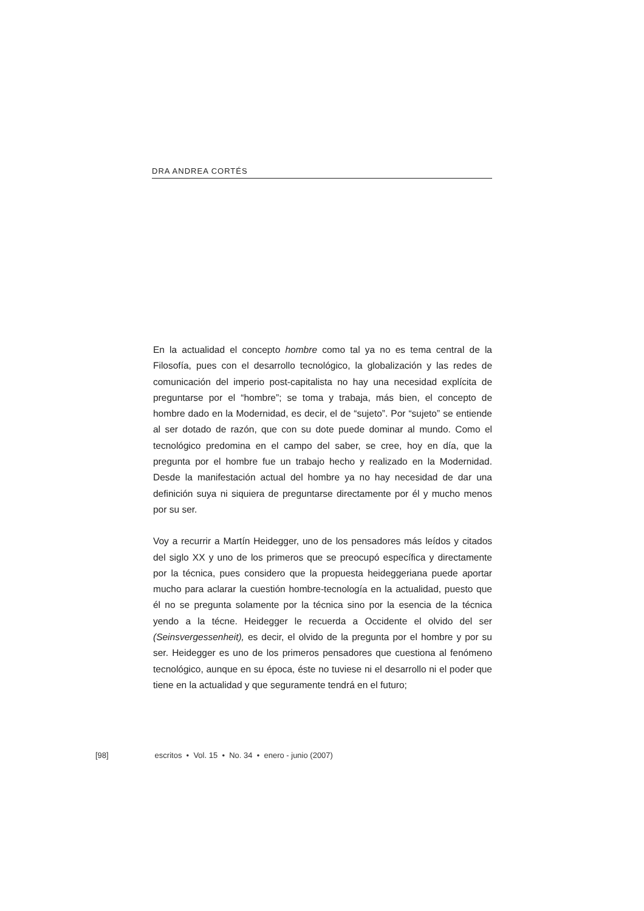DRA ANDREA CORTÉS
En la actualidad el concepto hombre como tal ya no es tema central de la Filosofía, pues con el desarrollo tecnológico, la globalización y las redes de comunicación del imperio post-capitalista no hay una necesidad explícita de preguntarse por el “hombre”; se toma y trabaja, más bien, el concepto de hombre dado en la Modernidad, es decir, el de “sujeto”. Por “sujeto” se entiende al ser dotado de razón, que con su dote puede dominar al mundo. Como el tecnológico predomina en el campo del saber, se cree, hoy en día, que la pregunta por el hombre fue un trabajo hecho y realizado en la Modernidad. Desde la manifestación actual del hombre ya no hay necesidad de dar una definición suya ni siquiera de preguntarse directamente por él y mucho menos por su ser.
Voy a recurrir a Martín Heidegger, uno de los pensadores más leídos y citados del siglo XX y uno de los primeros que se preocupó específica y directamente por la técnica, pues considero que la propuesta heideggeriana puede aportar mucho para aclarar la cuestión hombre-tecnología en la actualidad, puesto que él no se pregunta solamente por la técnica sino por la esencia de la técnica yendo a la técne. Heidegger le recuerda a Occidente el olvido del ser (Seinsvergessenheit), es decir, el olvido de la pregunta por el hombre y por su ser. Heidegger es uno de los primeros pensadores que cuestiona al fenómeno tecnológico, aunque en su época, éste no tuviese ni el desarrollo ni el poder que tiene en la actualidad y que seguramente tendrá en el futuro;
[98] escritos • Vol. 15 • No. 34 • enero - junio (2007)